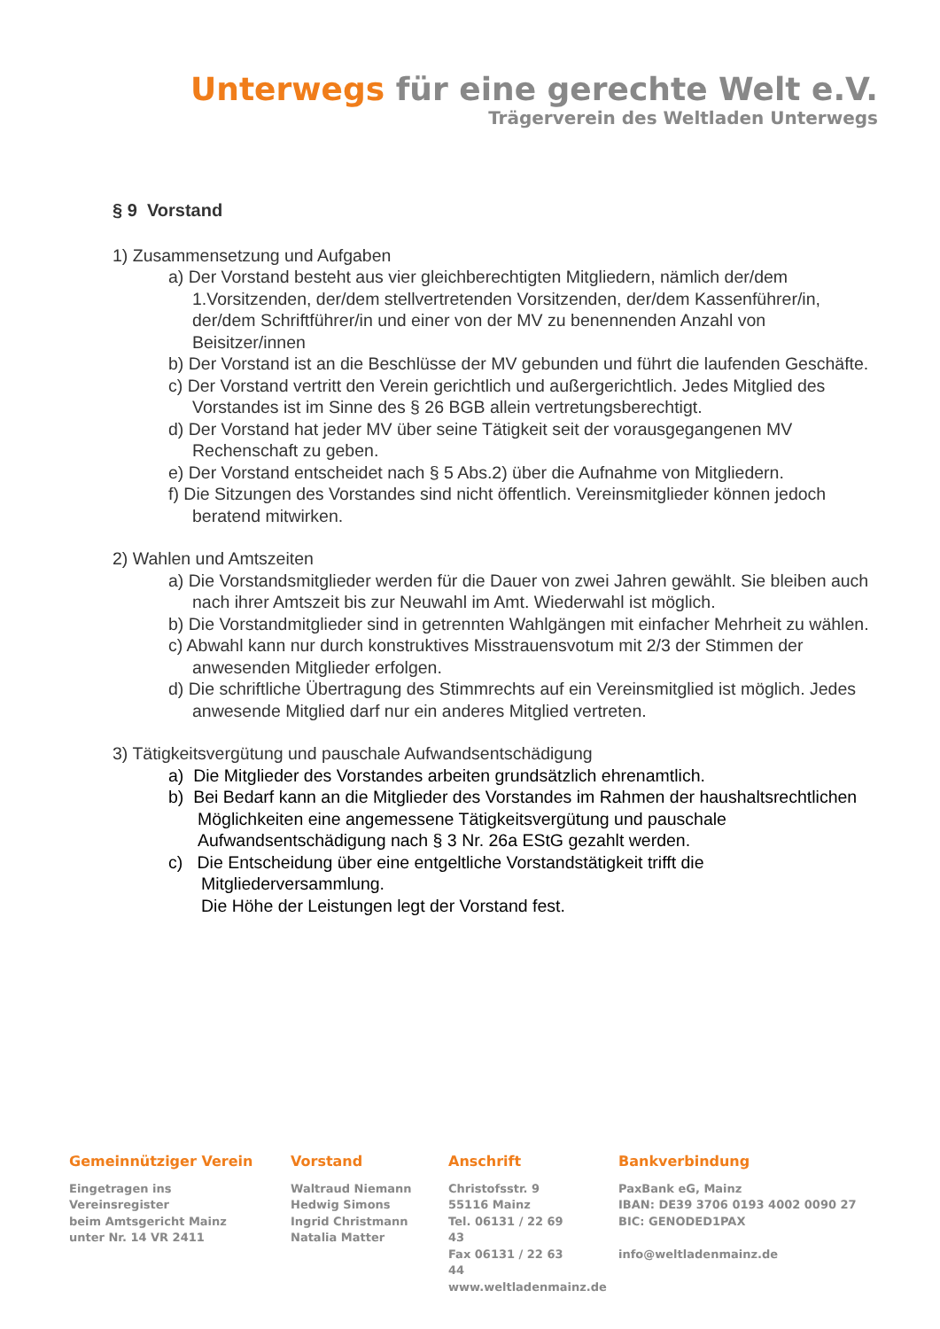Unterwegs für eine gerechte Welt e.V.
Trägerverein des Weltladen Unterwegs
§ 9 Vorstand
1) Zusammensetzung und Aufgaben
a) Der Vorstand besteht aus vier gleichberechtigten Mitgliedern, nämlich der/dem 1.Vorsitzenden, der/dem stellvertretenden Vorsitzenden, der/dem Kassenführer/in, der/dem Schriftführer/in und einer von der MV zu benennenden Anzahl von Beisitzer/innen
b) Der Vorstand ist an die Beschlüsse der MV gebunden und führt die laufenden Geschäfte.
c) Der Vorstand vertritt den Verein gerichtlich und außergerichtlich. Jedes Mitglied des Vorstandes ist im Sinne des § 26 BGB allein vertretungsberechtigt.
d) Der Vorstand hat jeder MV über seine Tätigkeit seit der vorausgegangenen MV Rechenschaft zu geben.
e) Der Vorstand entscheidet nach § 5 Abs.2) über die Aufnahme von Mitgliedern.
f) Die Sitzungen des Vorstandes sind nicht öffentlich. Vereinsmitglieder können jedoch beratend mitwirken.
2) Wahlen und Amtszeiten
a) Die Vorstandsmitglieder werden für die Dauer von zwei Jahren gewählt. Sie bleiben auch nach ihrer Amtszeit bis zur Neuwahl im Amt. Wiederwahl ist möglich.
b) Die Vorstandmitglieder sind in getrennten Wahlgängen mit einfacher Mehrheit zu wählen.
c) Abwahl kann nur durch konstruktives Misstrauensvotum mit 2/3 der Stimmen der anwesenden Mitglieder erfolgen.
d) Die schriftliche Übertragung des Stimmrechts auf ein Vereinsmitglied ist möglich. Jedes anwesende Mitglied darf nur ein anderes Mitglied vertreten.
3) Tätigkeitsvergütung und pauschale Aufwandsentschädigung
a) Die Mitglieder des Vorstandes arbeiten grundsätzlich ehrenamtlich.
b) Bei Bedarf kann an die Mitglieder des Vorstandes im Rahmen der haushaltsrechtlichen Möglichkeiten eine angemessene Tätigkeitsvergütung und pauschale Aufwandsentschädigung nach § 3 Nr. 26a EStG gezahlt werden.
c) Die Entscheidung über eine entgeltliche Vorstandstätigkeit trifft die Mitgliederversammlung.
Die Höhe der Leistungen legt der Vorstand fest.
Gemeinnütziger Verein
Eingetragen ins Vereinsregister
beim Amtsgericht Mainz
unter Nr. 14 VR 2411
Vorstand
Waltraud Niemann
Hedwig Simons
Ingrid Christmann
Natalia Matter
Anschrift
Christofsstr. 9
55116 Mainz
Tel. 06131 / 22 69 43
Fax 06131 / 22 63 44
www.weltladenmainz.de
Bankverbindung
PaxBank eG, Mainz
IBAN: DE39 3706 0193 4002 0090 27
BIC: GENODED1PAX
info@weltladenmainz.de